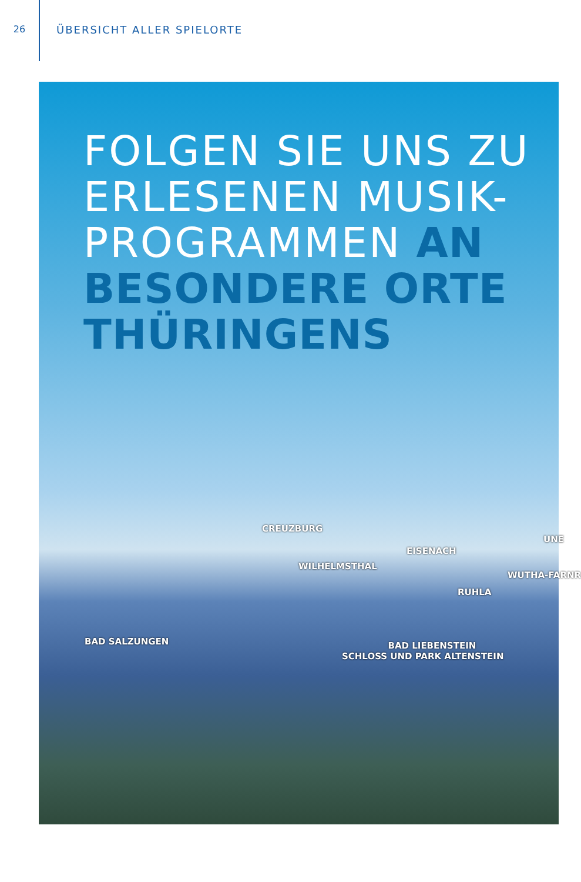26 ÜBERSICHT ALLER SPIELORTE
FOLGEN SIE UNS ZU
ERLESENEN MUSIK-
PROGRAMMEN AN
BESONDERE ORTE
THÜRINGENS
CREUZBURG
EISENACH
UNE
WILHELMSTHAL
WUTHA-FARNR
RUHLA
BAD SALZUNGEN
BAD LIEBENSTEIN
SCHLOSS UND PARK ALTENSTEIN